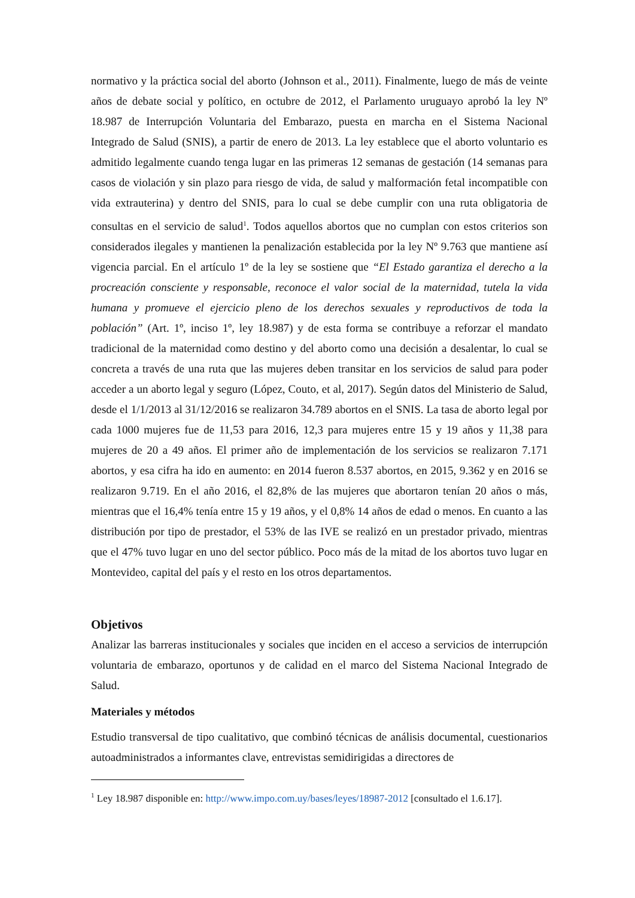normativo y la práctica social del aborto (Johnson et al., 2011). Finalmente, luego de más de veinte años de debate social y político, en octubre de 2012, el Parlamento uruguayo aprobó la ley Nº 18.987 de Interrupción Voluntaria del Embarazo, puesta en marcha en el Sistema Nacional Integrado de Salud (SNIS), a partir de enero de 2013. La ley establece que el aborto voluntario es admitido legalmente cuando tenga lugar en las primeras 12 semanas de gestación (14 semanas para casos de violación y sin plazo para riesgo de vida, de salud y malformación fetal incompatible con vida extrauterina) y dentro del SNIS, para lo cual se debe cumplir con una ruta obligatoria de consultas en el servicio de salud<sup>1</sup>. Todos aquellos abortos que no cumplan con estos criterios son considerados ilegales y mantienen la penalización establecida por la ley Nº 9.763 que mantiene así vigencia parcial. En el artículo 1º de la ley se sostiene que “El Estado garantiza el derecho a la procreación consciente y responsable, reconoce el valor social de la maternidad, tutela la vida humana y promueve el ejercicio pleno de los derechos sexuales y reproductivos de toda la población” (Art. 1º, inciso 1º, ley 18.987) y de esta forma se contribuye a reforzar el mandato tradicional de la maternidad como destino y del aborto como una decisión a desalentar, lo cual se concreta a través de una ruta que las mujeres deben transitar en los servicios de salud para poder acceder a un aborto legal y seguro (López, Couto, et al, 2017). Según datos del Ministerio de Salud, desde el 1/1/2013 al 31/12/2016 se realizaron 34.789 abortos en el SNIS. La tasa de aborto legal por cada 1000 mujeres fue de 11,53 para 2016, 12,3 para mujeres entre 15 y 19 años y 11,38 para mujeres de 20 a 49 años. El primer año de implementación de los servicios se realizaron 7.171 abortos, y esa cifra ha ido en aumento: en 2014 fueron 8.537 abortos, en 2015, 9.362 y en 2016 se realizaron 9.719. En el año 2016, el 82,8% de las mujeres que abortaron tenían 20 años o más, mientras que el 16,4% tenía entre 15 y 19 años, y el 0,8% 14 años de edad o menos. En cuanto a las distribución por tipo de prestador, el 53% de las IVE se realizó en un prestador privado, mientras que el 47% tuvo lugar en uno del sector público. Poco más de la mitad de los abortos tuvo lugar en Montevideo, capital del país y el resto en los otros departamentos.
Objetivos
Analizar las barreras institucionales y sociales que inciden en el acceso a servicios de interrupción voluntaria de embarazo, oportunos y de calidad en el marco del Sistema Nacional Integrado de Salud.
Materiales y métodos
Estudio transversal de tipo cualitativo, que combinó técnicas de análisis documental, cuestionarios autoadministrados a informantes clave, entrevistas semidirigidas a directores de
<sup>1</sup> Ley 18.987 disponible en: http://www.impo.com.uy/bases/leyes/18987-2012 [consultado el 1.6.17].